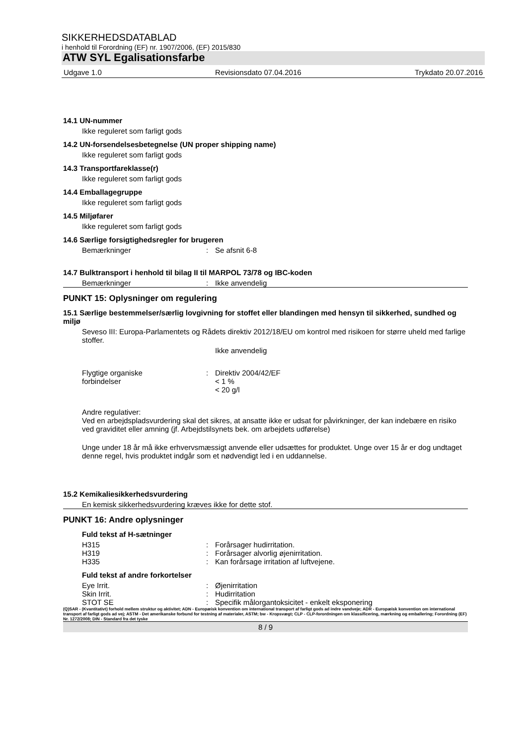SIKKERHEDSDATABLAD
i henhold til Forordning (EF) nr. 1907/2006, (EF) 2015/830
ATW SYL Egalisationsfarbe
Udgave 1.0 Revisionsdato 07.04.2016 Trykdato 20.07.2016
14.1 UN-nummer
Ikke reguleret som farligt gods
14.2 UN-forsendelsesbetegnelse (UN proper shipping name)
Ikke reguleret som farligt gods
14.3 Transportfareklasse(r)
Ikke reguleret som farligt gods
14.4 Emballagegruppe
Ikke reguleret som farligt gods
14.5 Miljøfarer
Ikke reguleret som farligt gods
14.6 Særlige forsigtighedsregler for brugeren
Bemærkninger: Se afsnit 6-8
14.7 Bulktransport i henhold til bilag II til MARPOL 73/78 og IBC-koden
Bemærkninger: Ikke anvendelig
PUNKT 15: Oplysninger om regulering
15.1 Særlige bestemmelser/særlig lovgivning for stoffet eller blandingen med hensyn til sikkerhed, sundhed og miljø
Seveso III: Europa-Parlamentets og Rådets direktiv 2012/18/EU om kontrol med risikoen for større uheld med farlige stoffer.
Ikke anvendelig
Flygtige organiske
forbindelser: Direktiv 2004/42/EF
< 1 %
< 20 g/l
Andre regulativer:
Ved en arbejdspladsvurdering skal det sikres, at ansatte ikke er udsat for påvirkninger, der kan indebære en risiko ved graviditet eller amning (jf. Arbejdstilsynets bek. om arbejdets udførelse)
Unge under 18 år må ikke erhvervsmæssigt anvende eller udsættes for produktet. Unge over 15 år er dog undtaget denne regel, hvis produktet indgår som et nødvendigt led i en uddannelse.
15.2 Kemikaliesikkerhedsvurdering
En kemisk sikkerhedsvurdering kræves ikke for dette stof.
PUNKT 16: Andre oplysninger
Fuld tekst af H-sætninger
H315: Forårsager hudirritation.
H319: Forårsager alvorlig øjenirritation.
H335: Kan forårsage irritation af luftvejene.
Fuld tekst af andre forkortelser
Eye Irrit.: Øjenirritation
Skin Irrit.: Hudirritation
STOT SE: Specifik målorgantoksicitet - enkelt eksponering
(Q)SAR - (Kvantitativt) forhold mellem struktur og aktivitet; ADN - Europæisk konvention om international transport af farligt gods ad indre vandveje; ADR - Europæisk konvention om international transport af farligt gods ad vej; ASTM - Det amerikanske forbund for testning af materialer, ASTM; bw - Kropsvægt; CLP - CLP-forordningen om klassificering, mærkning og emballering; Forordning (EF) Nr. 1272/2008; DIN - Standard fra det tyske
8 / 9